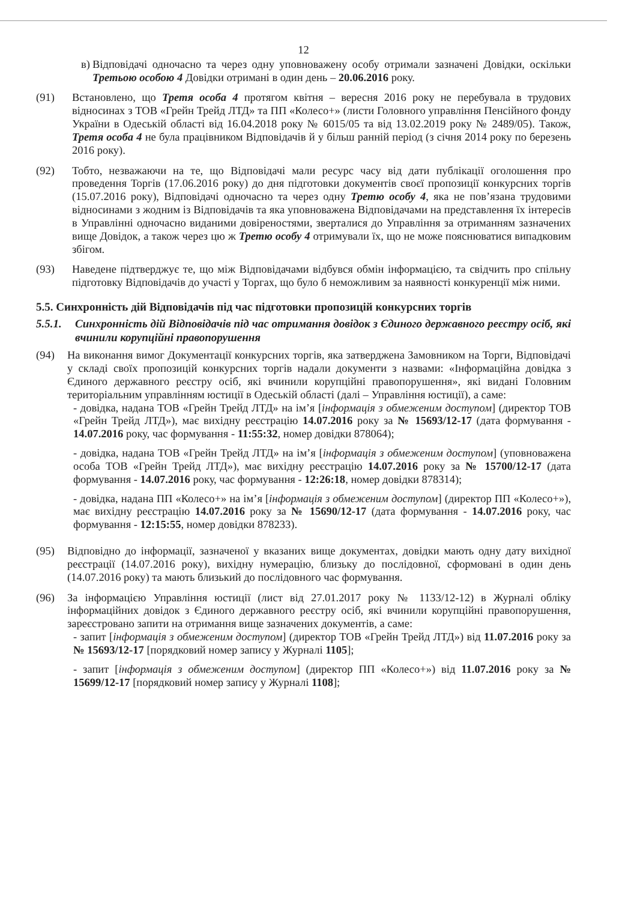12
в) Відповідачі одночасно та через одну уповноважену особу отримали зазначені Довідки, оскільки Третьою особою 4 Довідки отримані в один день – 20.06.2016 року.
(91) Встановлено, що Третя особа 4 протягом квітня – вересня 2016 року не перебувала в трудових відносинах з ТОВ «Грейн Трейд ЛТД» та ПП «Колесо+» (листи Головного управління Пенсійного фонду України в Одеській області від 16.04.2018 року № 6015/05 та від 13.02.2019 року № 2489/05). Також, Третя особа 4 не була працівником Відповідачів й у більш ранній період (з січня 2014 року по березень 2016 року).
(92) Тобто, незважаючи на те, що Відповідачі мали ресурс часу від дати публікації оголошення про проведення Торгів (17.06.2016 року) до дня підготовки документів своєї пропозиції конкурсних торгів (15.07.2016 року), Відповідачі одночасно та через одну Третю особу 4, яка не пов’язана трудовими відносинами з жодним із Відповідачів та яка уповноважена Відповідачами на представлення їх інтересів в Управлінні одночасно виданими довіреностями, зверталися до Управління за отриманням зазначених вище Довідок, а також через цю ж Третю особу 4 отримували їх, що не може пояснюватися випадковим збігом.
(93) Наведене підтверджує те, що між Відповідачами відбувся обмін інформацією, та свідчить про спільну підготовку Відповідачів до участі у Торгах, що було б неможливим за наявності конкуренції між ними.
5.5. Синхронність дій Відповідачів під час підготовки пропозицій конкурсних торгів
5.5.1. Синхронність дій Відповідачів під час отримання довідок з Єдиного державного реєстру осіб, які вчинили корупційні правопорушення
(94) На виконання вимог Документації конкурсних торгів, яка затверджена Замовником на Торги, Відповідачі у складі своїх пропозицій конкурсних торгів надали документи з назвами: «Інформаційна довідка з Єдиного державного реєстру осіб, які вчинили корупційні правопорушення», які видані Головним територіальним управлінням юстиції в Одеській області (далі – Управління юстиції), а саме:
- довідка, надана ТОВ «Грейн Трейд ЛТД» на ім’я [інформація з обмеженим доступом] (директор ТОВ «Грейн Трейд ЛТД»), має вихідну реєстрацію 14.07.2016 року за № 15693/12-17 (дата формування - 14.07.2016 року, час формування - 11:55:32, номер довідки 878064);
- довідка, надана ТОВ «Грейн Трейд ЛТД» на ім’я [інформація з обмеженим доступом] (уповноважена особа ТОВ «Грейн Трейд ЛТД»), має вихідну реєстрацію 14.07.2016 року за № 15700/12-17 (дата формування - 14.07.2016 року, час формування - 12:26:18, номер довідки 878314);
- довідка, надана ПП «Колесо+» на ім’я [інформація з обмеженим доступом] (директор ПП «Колесо+»), має вихідну реєстрацію 14.07.2016 року за № 15690/12-17 (дата формування - 14.07.2016 року, час формування - 12:15:55, номер довідки 878233).
(95) Відповідно до інформації, зазначеної у вказаних вище документах, довідки мають одну дату вихідної реєстрації (14.07.2016 року), вихідну нумерацію, близьку до послідовної, сформовані в один день (14.07.2016 року) та мають близький до послідовного час формування.
(96) За інформацією Управління юстиції (лист від 27.01.2017 року № 1133/12-12) в Журналі обліку інформаційних довідок з Єдиного державного реєстру осіб, які вчинили корупційні правопорушення, зареєстровано запити на отримання вище зазначених документів, а саме:
- запит [інформація з обмеженим доступом] (директор ТОВ «Грейн Трейд ЛТД») від 11.07.2016 року за № 15693/12-17 [порядковий номер запису у Журналі 1105];
- запит [інформація з обмеженим доступом] (директор ПП «Колесо+») від 11.07.2016 року за № 15699/12-17 [порядковий номер запису у Журналі 1108];